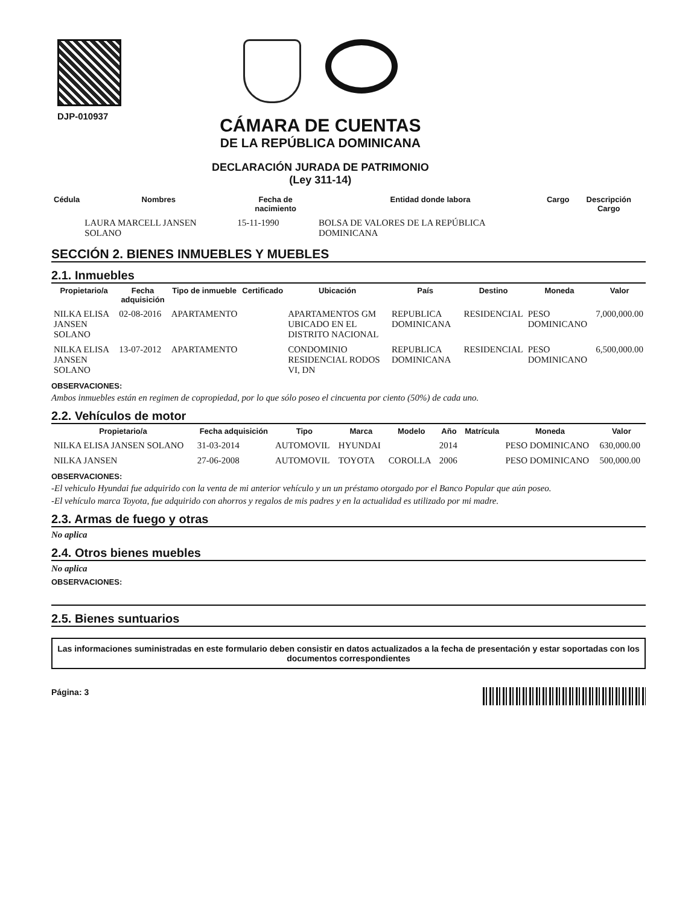DJP-010937
CÁMARA DE CUENTAS
DE LA REPÚBLICA DOMINICANA
DECLARACIÓN JURADA DE PATRIMONIO
(Ley 311-14)
| Cédula | Nombres | Fecha de nacimiento | Entidad donde labora | Cargo | Descripción Cargo |
| --- | --- | --- | --- | --- | --- |
| | LAURA MARCELL JANSEN SOLANO | 15-11-1990 | BOLSA DE VALORES DE LA REPÚBLICA DOMINICANA | | |
SECCIÓN 2. BIENES INMUEBLES Y MUEBLES
2.1. Inmuebles
| Propietario/a | Fecha adquisición | Tipo de inmueble | Certificado | Ubicación | País | Destino | Moneda | Valor |
| --- | --- | --- | --- | --- | --- | --- | --- | --- |
| NILKA ELISA JANSEN SOLANO | 02-08-2016 | APARTAMENTO | | APARTAMENTOS GM UBICADO EN EL DISTRITO NACIONAL | REPUBLICA DOMINICANA | RESIDENCIAL | PESO DOMINICANO | 7,000,000.00 |
| NILKA ELISA JANSEN SOLANO | 13-07-2012 | APARTAMENTO | | CONDOMINIO RESIDENCIAL RODOS VI, DN | REPUBLICA DOMINICANA | RESIDENCIAL | PESO DOMINICANO | 6,500,000.00 |
OBSERVACIONES:
Ambos inmuebles están en regimen de copropiedad, por lo que sólo poseo el cincuenta por ciento (50%) de cada uno.
2.2. Vehículos de motor
| Propietario/a | Fecha adquisición | Tipo | Marca | Modelo | Año | Matrícula | Moneda | Valor |
| --- | --- | --- | --- | --- | --- | --- | --- | --- |
| NILKA ELISA JANSEN SOLANO | 31-03-2014 | AUTOMOVIL | HYUNDAI | | 2014 | | PESO DOMINICANO | 630,000.00 |
| NILKA JANSEN | 27-06-2008 | AUTOMOVIL | TOYOTA | COROLLA | 2006 | | PESO DOMINICANO | 500,000.00 |
OBSERVACIONES:
-El vehiculo Hyundai fue adquirido con la venta de mi anterior vehículo y un un préstamo otorgado por el Banco Popular que aún poseo.
-El vehículo marca Toyota, fue adquirido con ahorros y regalos de mis padres y en la actualidad es utilizado por mi madre.
2.3. Armas de fuego y otras
No aplica
2.4. Otros bienes muebles
No aplica
OBSERVACIONES:
2.5. Bienes suntuarios
Las informaciones suministradas en este formulario deben consistir en datos actualizados a la fecha de presentación y estar soportadas con los documentos correspondientes
Página: 3